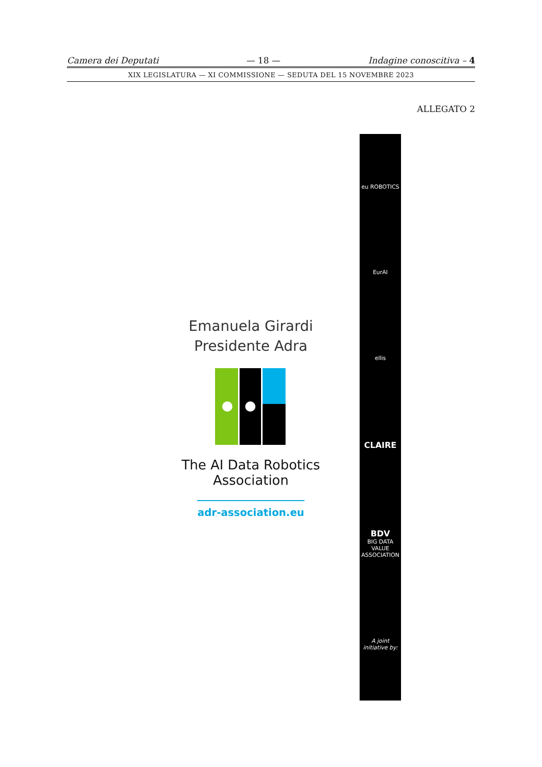Camera dei Deputati — 18 — Indagine conoscitiva – 4
XIX LEGISLATURA — XI COMMISSIONE — SEDUTA DEL 15 NOVEMBRE 2023
ALLEGATO 2
Emanuela Girardi
Presidente Adra
The AI Data Robotics
Association
adr-association.eu
eu ROBOTICS
EurAI
ellis
CLAIRE
BDV
BIG DATA VALUE ASSOCIATION
A joint initiative by: